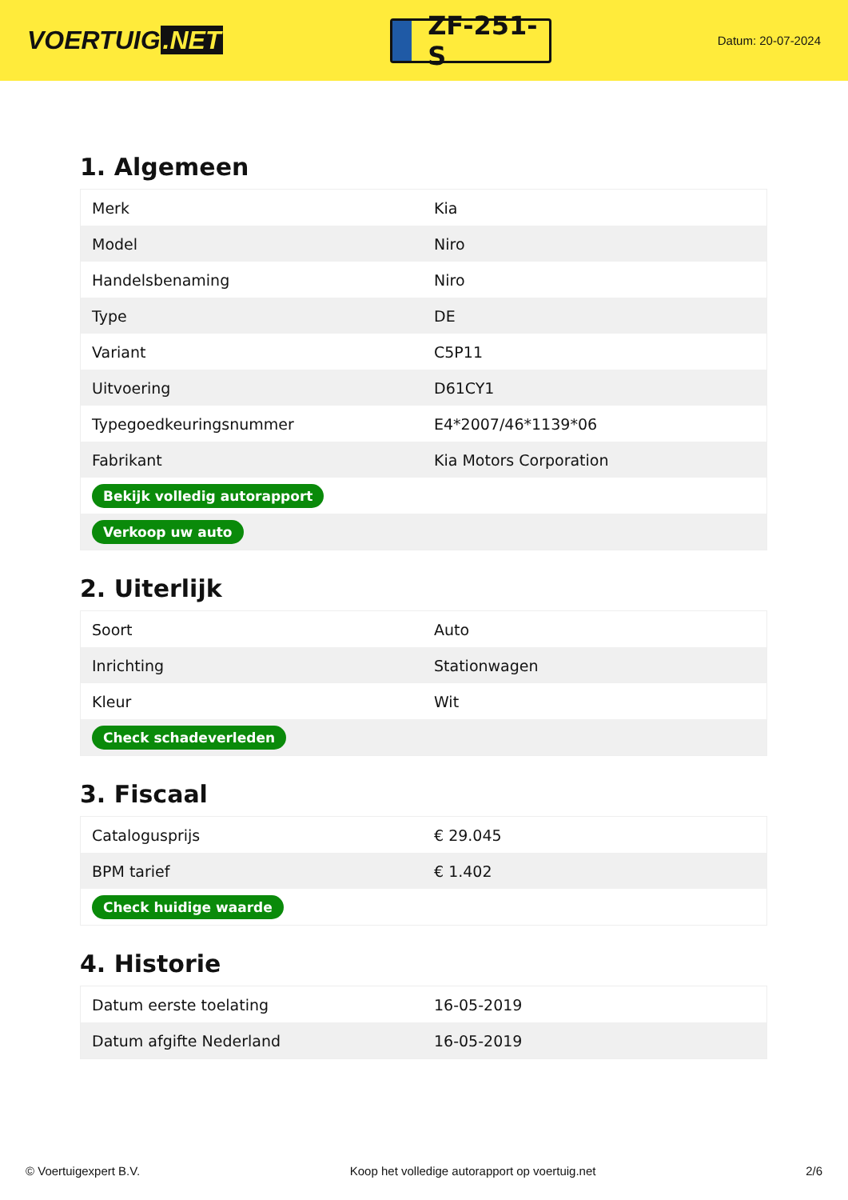VOERTUIG.NET
ZF-251-S
Datum: 20-07-2024
1. Algemeen
| Merk | Kia |
| Model | Niro |
| Handelsbenaming | Niro |
| Type | DE |
| Variant | C5P11 |
| Uitvoering | D61CY1 |
| Typegoedkeuringsnummer | E4*2007/46*1139*06 |
| Fabrikant | Kia Motors Corporation |
| Bekijk volledig autorapport | |
| Verkoop uw auto | |
2. Uiterlijk
| Soort | Auto |
| Inrichting | Stationwagen |
| Kleur | Wit |
| Check schadeverleden | |
3. Fiscaal
| Catalogusprijs | € 29.045 |
| BPM tarief | € 1.402 |
| Check huidige waarde | |
4. Historie
| Datum eerste toelating | 16-05-2019 |
| Datum afgifte Nederland | 16-05-2019 |
© Voertuigexpert B.V. Koop het volledige autorapport op voertuig.net 2/6